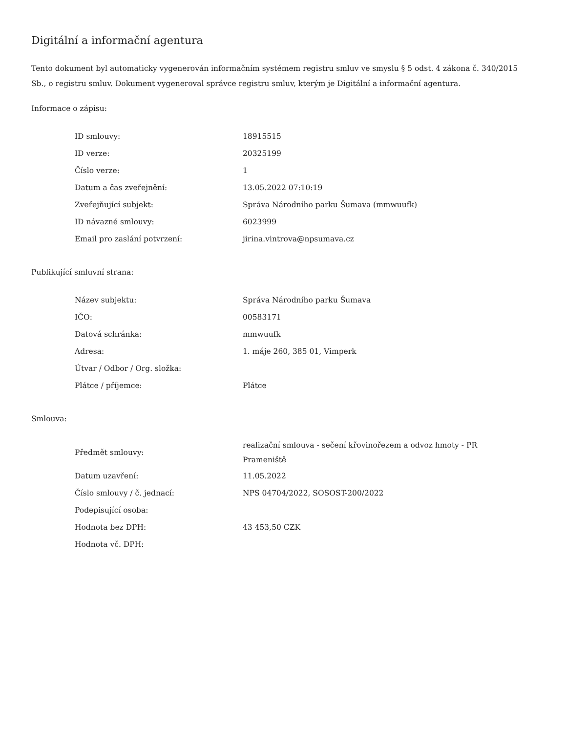Digitální a informační agentura
Tento dokument byl automaticky vygenerován informačním systémem registru smluv ve smyslu § 5 odst. 4 zákona č. 340/2015 Sb., o registru smluv. Dokument vygeneroval správce registru smluv, kterým je Digitální a informační agentura.
Informace o zápisu:
| ID smlouvy: | 18915515 |
| ID verze: | 20325199 |
| Číslo verze: | 1 |
| Datum a čas zveřejnění: | 13.05.2022 07:10:19 |
| Zveřejňující subjekt: | Správa Národního parku Šumava (mmwuufk) |
| ID návazné smlouvy: | 6023999 |
| Email pro zaslání potvrzení: | jirina.vintrova@npsumava.cz |
Publikující smluvní strana:
| Název subjektu: | Správa Národního parku Šumava |
| IČO: | 00583171 |
| Datová schránka: | mmwuufk |
| Adresa: | 1. máje 260, 385 01, Vimperk |
| Útvar / Odbor / Org. složka: | |
| Plátce / příjemce: | Plátce |
Smlouva:
| Předmět smlouvy: | realizační smlouva - sečení křovinořezem a odvoz hmoty - PR Prameniště |
| Datum uzavření: | 11.05.2022 |
| Číslo smlouvy / č. jednací: | NPS 04704/2022, SOSOST-200/2022 |
| Podepisující osoba: | |
| Hodnota bez DPH: | 43 453,50 CZK |
| Hodnota vč. DPH: | |